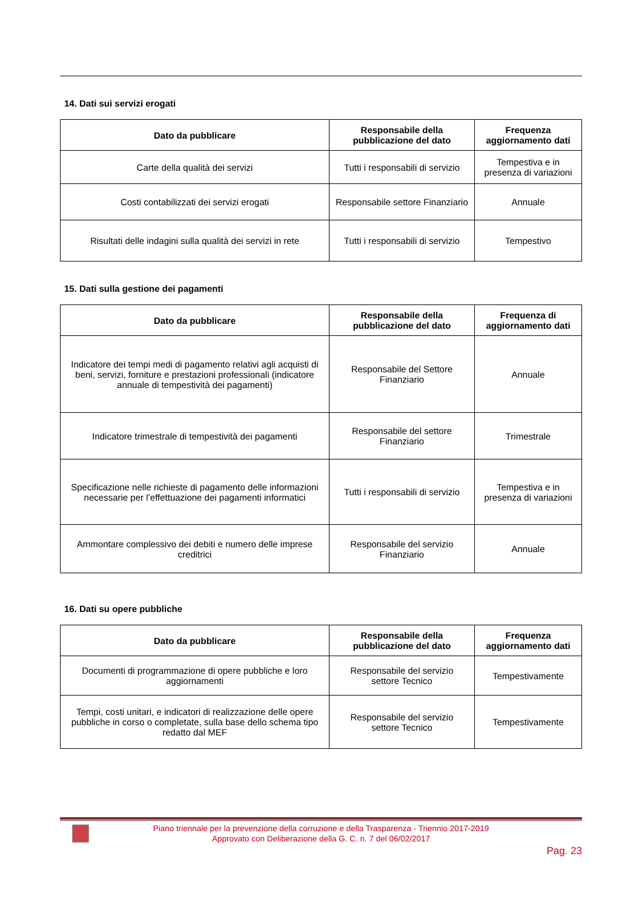14. Dati sui servizi erogati
| Dato da pubblicare | Responsabile della pubblicazione del dato | Frequenza aggiornamento dati |
| --- | --- | --- |
| Carte della qualità dei servizi | Tutti i responsabili di servizio | Tempestiva e in presenza di variazioni |
| Costi contabilizzati dei servizi erogati | Responsabile settore Finanziario | Annuale |
| Risultati delle indagini sulla qualità dei servizi in rete | Tutti i responsabili di servizio | Tempestivo |
15. Dati sulla gestione dei pagamenti
| Dato da pubblicare | Responsabile della pubblicazione del dato | Frequenza di aggiornamento dati |
| --- | --- | --- |
| Indicatore dei tempi medi di pagamento relativi agli acquisti di beni, servizi, forniture e prestazioni professionali (indicatore annuale di tempestività dei pagamenti) | Responsabile del Settore Finanziario | Annuale |
| Indicatore trimestrale di tempestività dei pagamenti | Responsabile del settore Finanziario | Trimestrale |
| Specificazione nelle richieste di pagamento delle informazioni necessarie per l’effettuazione dei pagamenti informatici | Tutti i responsabili di servizio | Tempestiva e in presenza di variazioni |
| Ammontare complessivo dei debiti e numero delle imprese creditrici | Responsabile del servizio Finanziario | Annuale |
16. Dati su opere pubbliche
| Dato da pubblicare | Responsabile della pubblicazione del dato | Frequenza aggiornamento dati |
| --- | --- | --- |
| Documenti di programmazione di opere pubbliche e loro aggiornamenti | Responsabile del servizio settore Tecnico | Tempestivamente |
| Tempi, costi unitari, e indicatori di realizzazione delle opere pubbliche in corso o completate, sulla base dello schema tipo redatto dal MEF | Responsabile del servizio settore Tecnico | Tempestivamente |
Piano triennale per la prevenzione della corruzione e della Trasparenza - Triennio 2017-2019
Approvato con Deliberazione della G. C. n. 7 del 06/02/2017
Pag. 23